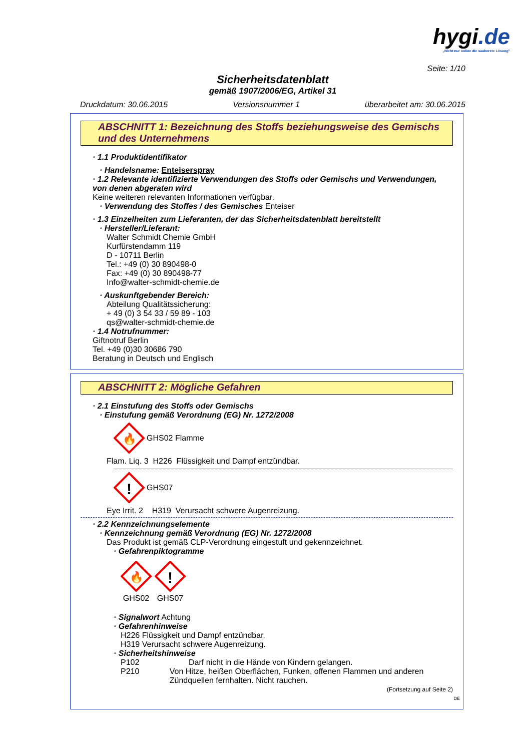hygi.de
„Nicht nur online die sauberste Lösung"
Seite: 1/10
Sicherheitsdatenblatt
gemäß 1907/2006/EG, Artikel 31
Druckdatum: 30.06.2015 Versionsnummer 1 überarbeitet am: 30.06.2015
ABSCHNITT 1: Bezeichnung des Stoffs beziehungsweise des Gemischs und des Unternehmens
· 1.1 Produktidentifikator
· Handelsname: Enteiserspray
· 1.2 Relevante identifizierte Verwendungen des Stoffs oder Gemischs und Verwendungen, von denen abgeraten wird
Keine weiteren relevanten Informationen verfügbar.
· Verwendung des Stoffes / des Gemisches Enteiser
· 1.3 Einzelheiten zum Lieferanten, der das Sicherheitsdatenblatt bereitstellt
· Hersteller/Lieferant:
Walter Schmidt Chemie GmbH
Kurfürstendamm 119
D - 10711 Berlin
Tel.: +49 (0) 30 890498-0
Fax: +49 (0) 30 890498-77
Info@walter-schmidt-chemie.de
· Auskunftgebender Bereich:
Abteilung Qualitätssicherung:
+ 49 (0) 3 54 33 / 59 89 - 103
qs@walter-schmidt-chemie.de
· 1.4 Notrufnummer:
Giftnotruf Berlin
Tel. +49 (0)30 30686 790
Beratung in Deutsch und Englisch
ABSCHNITT 2: Mögliche Gefahren
· 2.1 Einstufung des Stoffs oder Gemischs
· Einstufung gemäß Verordnung (EG) Nr. 1272/2008
🔥
GHS02 Flamme
Flam. Liq. 3 H226 Flüssigkeit und Dampf entzündbar.
!
GHS07
Eye Irrit. 2 H319 Verursacht schwere Augenreizung.
· 2.2 Kennzeichnungselemente
· Kennzeichnung gemäß Verordnung (EG) Nr. 1272/2008
Das Produkt ist gemäß CLP-Verordnung eingestuft und gekennzeichnet.
· Gefahrenpiktogramme
🔥
GHS02
!
GHS07
· Signalwort Achtung
· Gefahrenhinweise
H226 Flüssigkeit und Dampf entzündbar.
H319 Verursacht schwere Augenreizung.
· Sicherheitshinweise
P102 Darf nicht in die Hände von Kindern gelangen.
P210 Von Hitze, heißen Oberflächen, Funken, offenen Flammen und anderen Zündquellen fernhalten. Nicht rauchen.
(Fortsetzung auf Seite 2)
DE